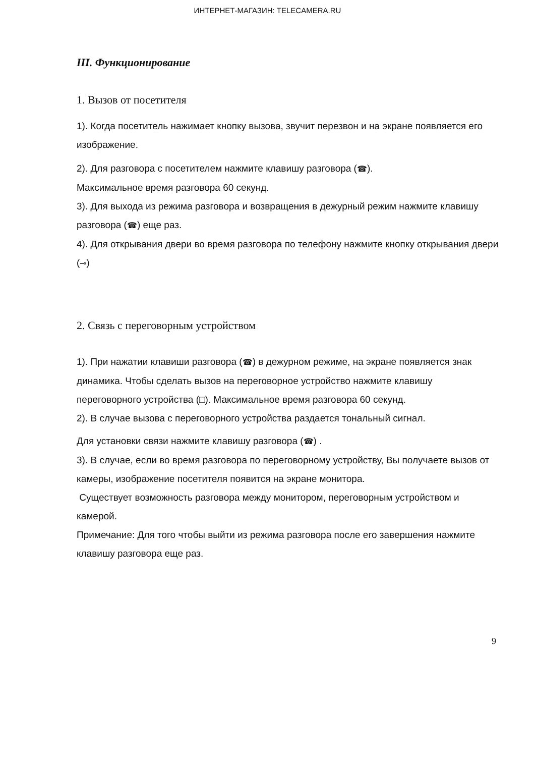ИНТЕРНЕТ-МАГАЗИН: TELECAMERA.RU
III. Функционирование
1. Вызов от посетителя
1). Когда посетитель нажимает кнопку вызова, звучит перезвон и на экране появляется его изображение.
2). Для разговора с посетителем нажмите клавишу разговора (☎).
Максимальное время разговора 60 секунд.
3). Для выхода из режима разговора и возвращения в дежурный режим нажмите клавишу разговора (☎) еще раз.
4). Для открывания двери во время разговора по телефону нажмите кнопку открывания двери (⊸)
2. Связь с переговорным устройством
1). При нажатии клавиши разговора (☎) в дежурном режиме, на экране появляется знак динамика. Чтобы сделать вызов на переговорное устройство нажмите клавишу переговорного устройства (□). Максимальное время разговора 60 секунд.
2). В случае вызова с переговорного устройства раздается тональный сигнал.
Для установки связи нажмите клавишу разговора (☎) .
3). В случае, если во время разговора по переговорному устройству, Вы получаете вызов от камеры, изображение посетителя появится на экране монитора.
Существует возможность разговора между монитором, переговорным устройством и камерой.
Примечание: Для того чтобы выйти из режима разговора после его завершения нажмите клавишу разговора еще раз.
9